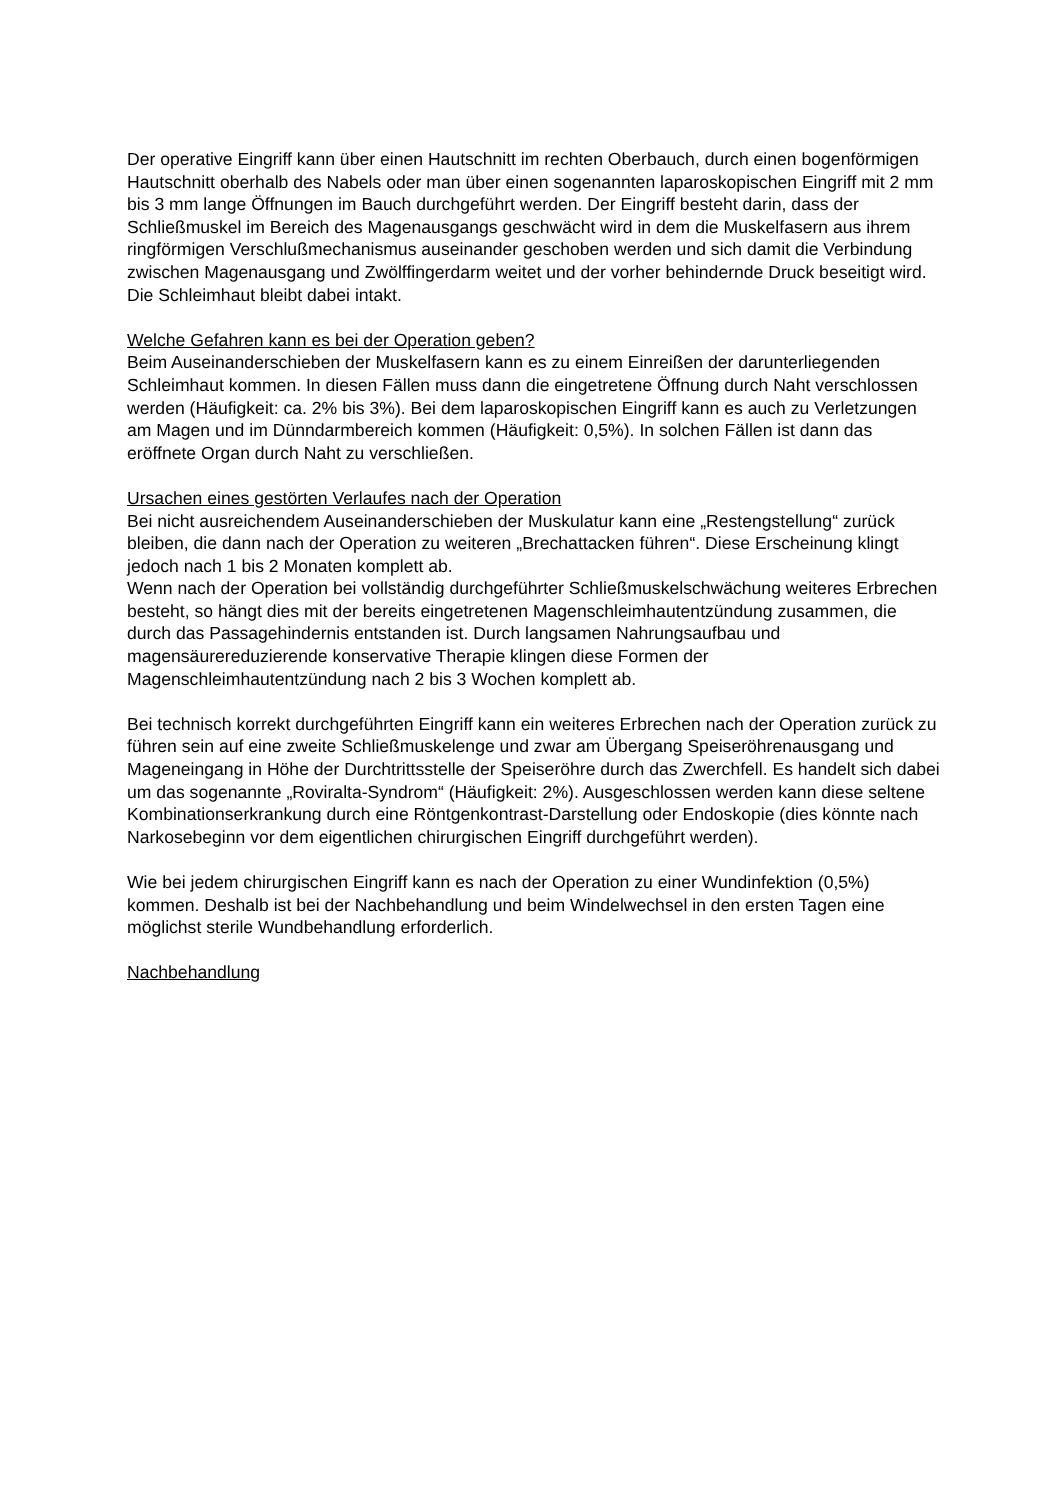Der operative Eingriff kann über einen Hautschnitt im rechten Oberbauch, durch einen bogenförmigen Hautschnitt oberhalb des Nabels oder man über einen sogenannten laparoskopischen Eingriff mit 2 mm bis 3 mm lange Öffnungen im Bauch durchgeführt werden. Der Eingriff besteht darin, dass der Schließmuskel im Bereich des Magenausgangs geschwächt wird in dem die Muskelfasern aus ihrem ringförmigen Verschlußmechanismus auseinander geschoben werden und sich damit die Verbindung zwischen Magenausgang und Zwölffingerdarm weitet und der vorher behindernde Druck beseitigt wird. Die Schleimhaut bleibt dabei intakt.
Welche Gefahren kann es bei der Operation geben?
Beim Auseinanderschieben der Muskelfasern kann es zu einem Einreißen der darunterliegenden Schleimhaut kommen. In diesen Fällen muss dann die eingetretene Öffnung durch Naht verschlossen werden (Häufigkeit: ca. 2% bis 3%). Bei dem laparoskopischen Eingriff kann es auch zu Verletzungen am Magen und im Dünndarmbereich kommen (Häufigkeit: 0,5%). In solchen Fällen ist dann das eröffnete Organ durch Naht zu verschließen.
Ursachen eines gestörten Verlaufes nach der Operation
Bei nicht ausreichendem Auseinanderschieben der Muskulatur kann eine „Restengstellung“ zurück bleiben, die dann nach der Operation zu weiteren „Brechattacken führen“. Diese Erscheinung klingt jedoch nach 1 bis 2 Monaten komplett ab.
Wenn nach der Operation bei vollständig durchgeführter Schließmuskelschwächung weiteres Erbrechen besteht, so hängt dies mit der bereits eingetretenen Magenschleimhautentzündung zusammen, die durch das Passagehindernis entstanden ist. Durch langsamen Nahrungsaufbau und magensäurereduzierende konservative Therapie klingen diese Formen der Magenschleimhautentzündung nach 2 bis 3 Wochen komplett ab.
Bei technisch korrekt durchgeführten Eingriff kann ein weiteres Erbrechen nach der Operation zurück zu führen sein auf eine zweite Schließmuskelenge und zwar am Übergang Speiseröhrenausgang und Mageneingang in Höhe der Durchtrittsstelle der Speiseröhre durch das Zwerchfell. Es handelt sich dabei um das sogenannte „Roviralta-Syndrom“ (Häufigkeit: 2%). Ausgeschlossen werden kann diese seltene Kombinationserkrankung durch eine Röntgenkontrast-Darstellung oder Endoskopie (dies könnte nach Narkosebeginn vor dem eigentlichen chirurgischen Eingriff durchgeführt werden).
Wie bei jedem chirurgischen Eingriff kann es nach der Operation zu einer Wundinfektion (0,5%) kommen. Deshalb ist bei der Nachbehandlung und beim Windelwechsel in den ersten Tagen eine möglichst sterile Wundbehandlung erforderlich.
Nachbehandlung